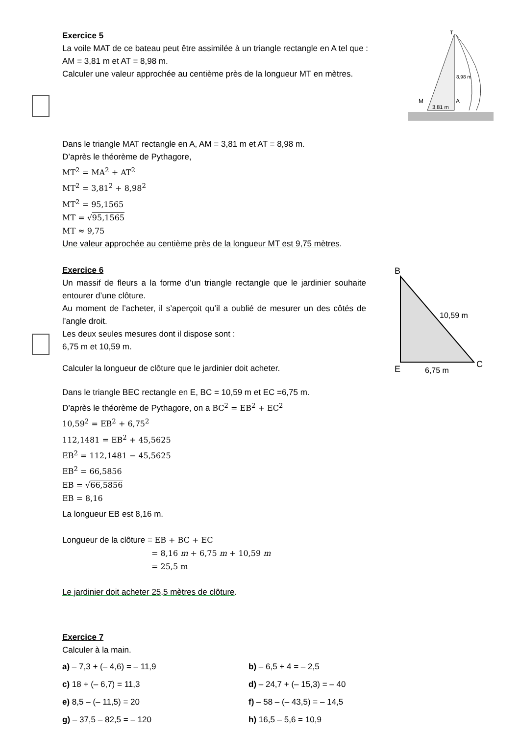Exercice 5
La voile MAT de ce bateau peut être assimilée à un triangle rectangle en A tel que :
AM = 3,81 m et AT = 8,98 m.
Calculer une valeur approchée au centième près de la longueur MT en mètres.
T
M
A
8,98 m
3,81 m
Dans le triangle MAT rectangle en A, AM = 3,81 m et AT = 8,98 m.
D’après le théorème de Pythagore,
MT<sup>2</sup> = MA<sup>2</sup> + AT<sup>2</sup>
MT<sup>2</sup> = 3,81<sup>2</sup> + 8,98<sup>2</sup>
MT<sup>2</sup> = 95,1565
MT = √95,1565
MT ≈ 9,75
Une valeur approchée au centième près de la longueur MT est 9,75 mètres.
Exercice 6
Un massif de fleurs a la forme d’un triangle rectangle que le jardinier souhaite entourer d’une clôture.
Au moment de l’acheter, il s’aperçoit qu’il a oublié de mesurer un des côtés de l’angle droit.
Les deux seules mesures dont il dispose sont :
6,75 m et 10,59 m.
Calculer la longueur de clôture que le jardinier doit acheter.
B
E
C
10,59 m
6,75 m
Dans le triangle BEC rectangle en E, BC = 10,59 m et EC =6,75 m.
D’après le théorème de Pythagore, on a BC<sup>2</sup> = EB<sup>2</sup> + EC<sup>2</sup>
10,59<sup>2</sup> = EB<sup>2</sup> + 6,75<sup>2</sup>
112,1481 = EB<sup>2</sup> + 45,5625
EB<sup>2</sup> = 112,1481 − 45,5625
EB<sup>2</sup> = 66,5856
EB = √66,5856
EB = 8,16
La longueur EB est 8,16 m.
Longueur de la clôture = EB + BC + EC
= 8,16 m + 6,75 m + 10,59 m
= 25,5 m
Le jardinier doit acheter 25,5 mètres de clôture.
Exercice 7
Calculer à la main.
a) – 7,3 + (– 4,6) = – 11,9
b) – 6,5 + 4 = – 2,5
c) 18 + (– 6,7) = 11,3
d) – 24,7 + (– 15,3) = – 40
e) 8,5 – (– 11,5) = 20
f) – 58 – (– 43,5) = – 14,5
g) – 37,5 – 82,5 = – 120
h) 16,5 – 5,6 = 10,9